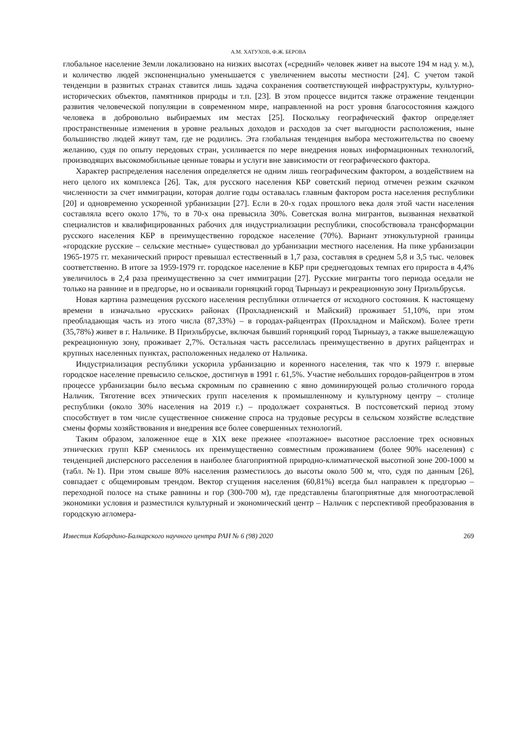А.М. ХАТУХОВ, Ф.Ж. БЕРОВА
глобальное население Земли локализовано на низких высотах («средний» человек живет на высоте 194 м над у. м.), и количество людей экспоненциально уменьшается с увеличением высоты местности [24]. С учетом такой тенденции в развитых странах ставится лишь задача сохранения соответствующей инфраструктуры, культурно-исторических объектов, памятников природы и т.п. [23]. В этом процессе видится также отражение тенденции развития человеческой популяции в современном мире, направленной на рост уровня благосостояния каждого человека в добровольно выбираемых им местах [25]. Поскольку географический фактор определяет пространственные изменения в уровне реальных доходов и расходов за счет выгодности расположения, ныне большинство людей живут там, где не родились. Эта глобальная тенденция выбора местожительства по своему желанию, судя по опыту передовых стран, усиливается по мере внедрения новых информационных технологий, производящих высокомобильные ценные товары и услуги вне зависимости от географического фактора.
Характер распределения населения определяется не одним лишь географическим фактором, а воздействием на него целого их комплекса [26]. Так, для русского населения КБР советский период отмечен резким скачком численности за счет иммиграции, которая долгие годы оставалась главным фактором роста населения республики [20] и одновременно ускоренной урбанизации [27]. Если в 20-х годах прошлого века доля этой части населения составляла всего около 17%, то в 70-х она превысила 30%. Советская волна мигрантов, вызванная нехваткой специалистов и квалифицированных рабочих для индустриализации республики, способствовала трансформации русского населения КБР в преимущественно городское население (70%). Вариант этнокультурной границы «городские русские – сельские местные» существовал до урбанизации местного населения. На пике урбанизации 1965-1975 гг. механический прирост превышал естественный в 1,7 раза, составляя в среднем 5,8 и 3,5 тыс. человек соответственно. В итоге за 1959-1979 гг. городское население в КБР при среднегодовых темпах его прироста в 4,4% увеличилось в 2,4 раза преимущественно за счет иммиграции [27]. Русские мигранты того периода оседали не только на равнине и в предгорье, но и осваивали горняцкий город Тырныауз и рекреационную зону Приэльбрусья.
Новая картина размещения русского населения республики отличается от исходного состояния. К настоящему времени в изначально «русских» районах (Прохладненский и Майский) проживает 51,10%, при этом преобладающая часть из этого числа (87,33%) – в городах-райцентрах (Прохладном и Майском). Более трети (35,78%) живет в г. Нальчике. В Приэльбрусье, включая бывший горняцкий город Тырныауз, а также вышележащую рекреационную зону, проживает 2,7%. Остальная часть расселилась преимущественно в других райцентрах и крупных населенных пунктах, расположенных недалеко от Нальчика.
Индустриализация республики ускорила урбанизацию и коренного населения, так что к 1979 г. впервые городское население превысило сельское, достигнув в 1991 г. 61,5%. Участие небольших городов-райцентров в этом процессе урбанизации было весьма скромным по сравнению с явно доминирующей ролью столичного города Нальчик. Тяготение всех этнических групп населения к промышленному и культурному центру – столице республики (около 30% населения на 2019 г.) – продолжает сохраняться. В постсоветский период этому способствует в том числе существенное снижение спроса на трудовые ресурсы в сельском хозяйстве вследствие смены формы хозяйствования и внедрения все более совершенных технологий.
Таким образом, заложенное еще в XIX веке прежнее «поэтажное» высотное расслоение трех основных этнических групп КБР сменилось их преимущественно совместным проживанием (более 90% населения) с тенденцией дисперсного расселения в наиболее благоприятной природно-климатической высотной зоне 200-1000 м (табл. №1). При этом свыше 80% населения разместилось до высоты около 500 м, что, судя по данным [26], совпадает с общемировым трендом. Вектор сгущения населения (60,81%) всегда был направлен к предгорью – переходной полосе на стыке равнины и гор (300-700 м), где представлены благоприятные для многоотраслевой экономики условия и разместился культурный и экономический центр – Нальчик с перспективой преобразования в городскую агломера-
Известия Кабардино-Балкарского научного центра РАН № 6 (98) 2020 269